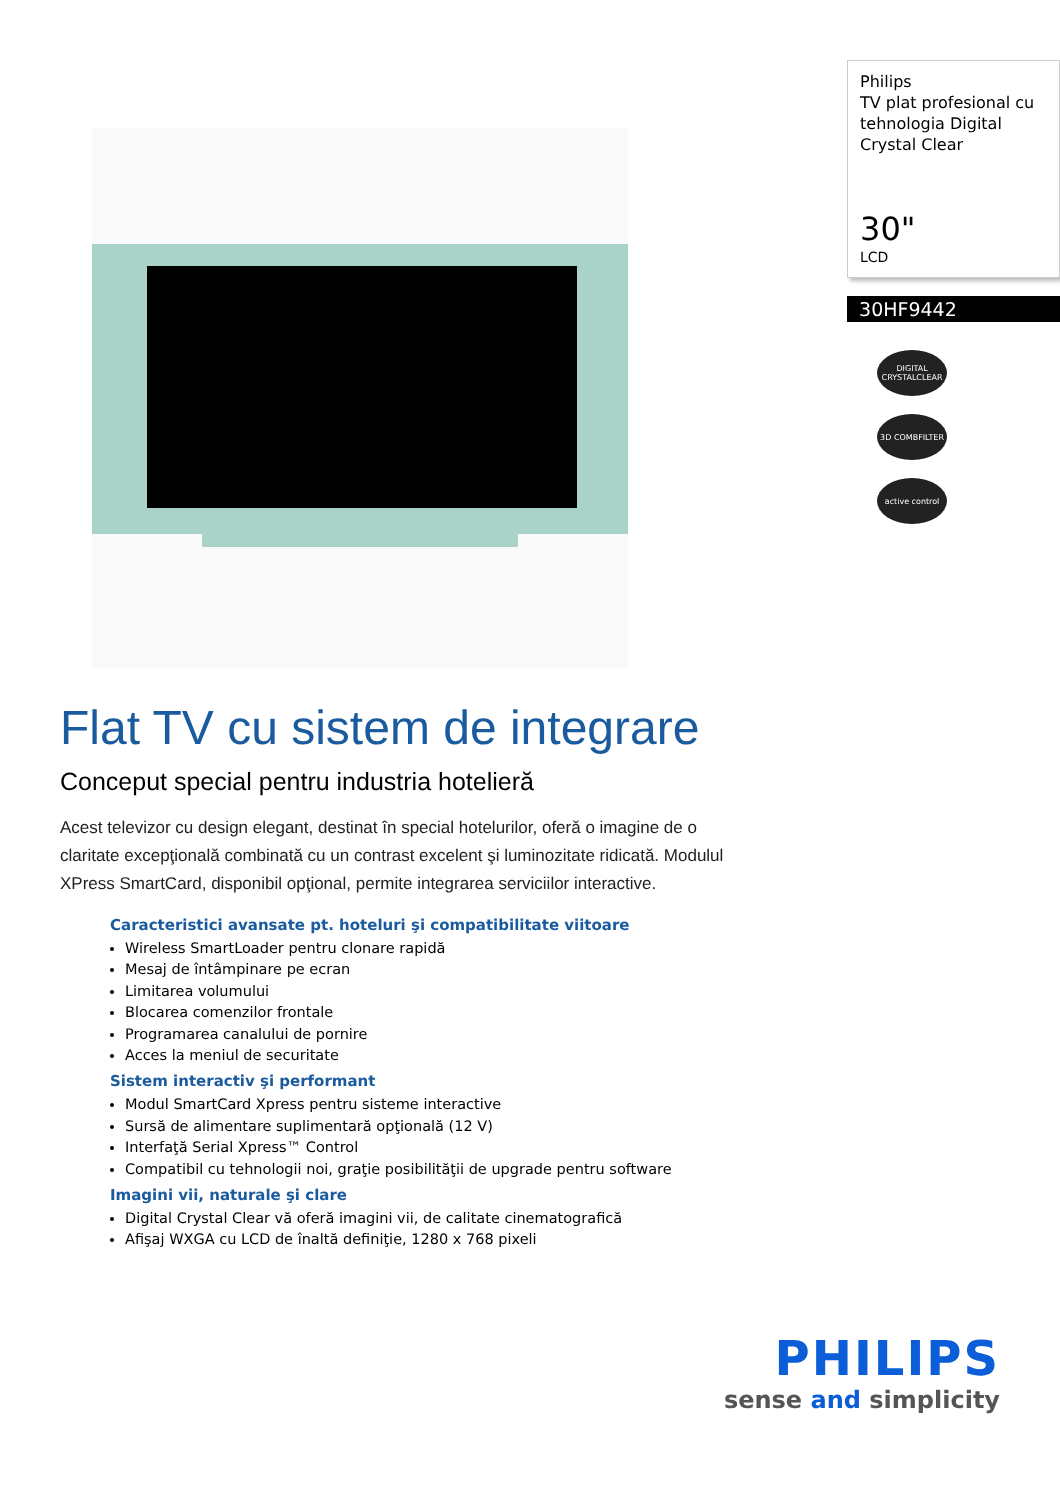Philips
TV plat profesional cu tehnologia Digital Crystal Clear
30"
LCD
30HF9442
DIGITAL CRYSTALCLEAR
3D COMBFILTER
active control
Flat TV cu sistem de integrare
Conceput special pentru industria hotelieră
Acest televizor cu design elegant, destinat în special hotelurilor, oferă o imagine de o claritate excepţională combinată cu un contrast excelent şi luminozitate ridicată. Modulul XPress SmartCard, disponibil opţional, permite integrarea serviciilor interactive.
Caracteristici avansate pt. hoteluri şi compatibilitate viitoare
Wireless SmartLoader pentru clonare rapidă
Mesaj de întâmpinare pe ecran
Limitarea volumului
Blocarea comenzilor frontale
Programarea canalului de pornire
Acces la meniul de securitate
Sistem interactiv şi performant
Modul SmartCard Xpress pentru sisteme interactive
Sursă de alimentare suplimentară opţională (12 V)
Interfaţă Serial Xpress™ Control
Compatibil cu tehnologii noi, graţie posibilităţii de upgrade pentru software
Imagini vii, naturale şi clare
Digital Crystal Clear vă oferă imagini vii, de calitate cinematografică
Afişaj WXGA cu LCD de înaltă definiţie, 1280 x 768 pixeli
PHILIPS
sense and simplicity